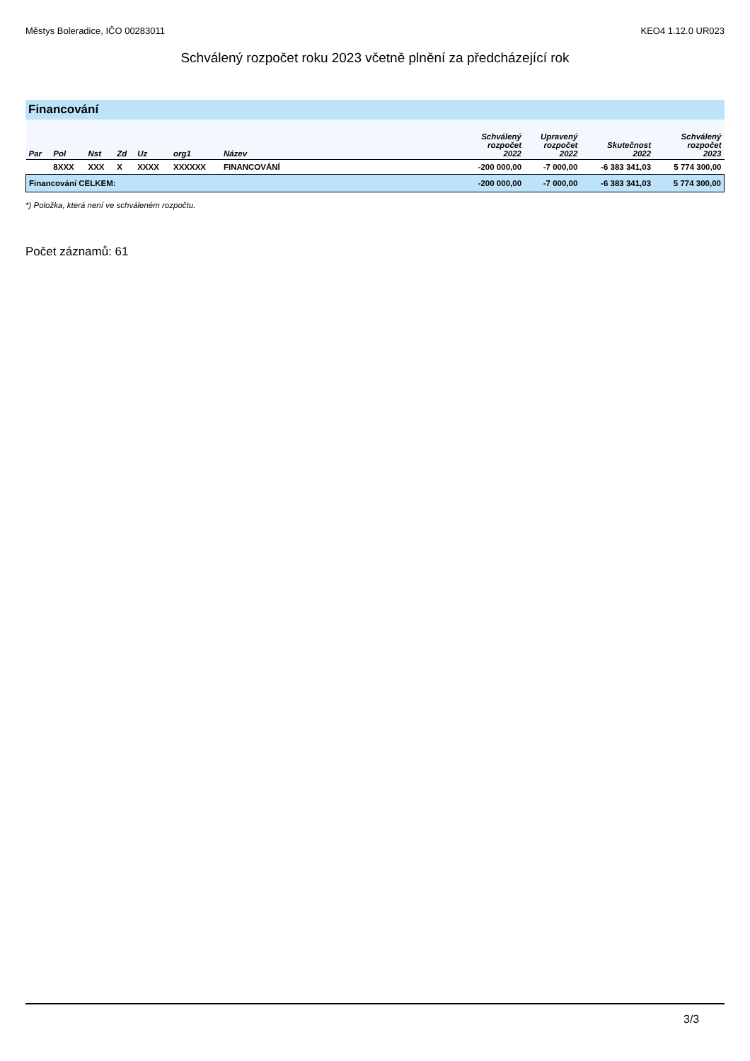Městys Boleradice, IČO 00283011 KEO4 1.12.0 UR023
Schválený rozpočet roku 2023 včetně plnění za předcházející rok
Financování
| Par | Pol | Nst | Zd | Uz | org1 | Název | Schválený rozpočet 2022 | Upravený rozpočet 2022 | Skutečnost 2022 | Schválený rozpočet 2023 |
| --- | --- | --- | --- | --- | --- | --- | --- | --- | --- | --- |
| | 8XXX | XXX | X | XXXX | XXXXXX | FINANCOVÁNÍ | -200 000,00 | -7 000,00 | -6 383 341,03 | 5 774 300,00 |
| Financování CELKEM: | | | | | | | -200 000,00 | -7 000,00 | -6 383 341,03 | 5 774 300,00 |
*) Položka, která není ve schváleném rozpočtu.
Počet záznamů: 61
3/3